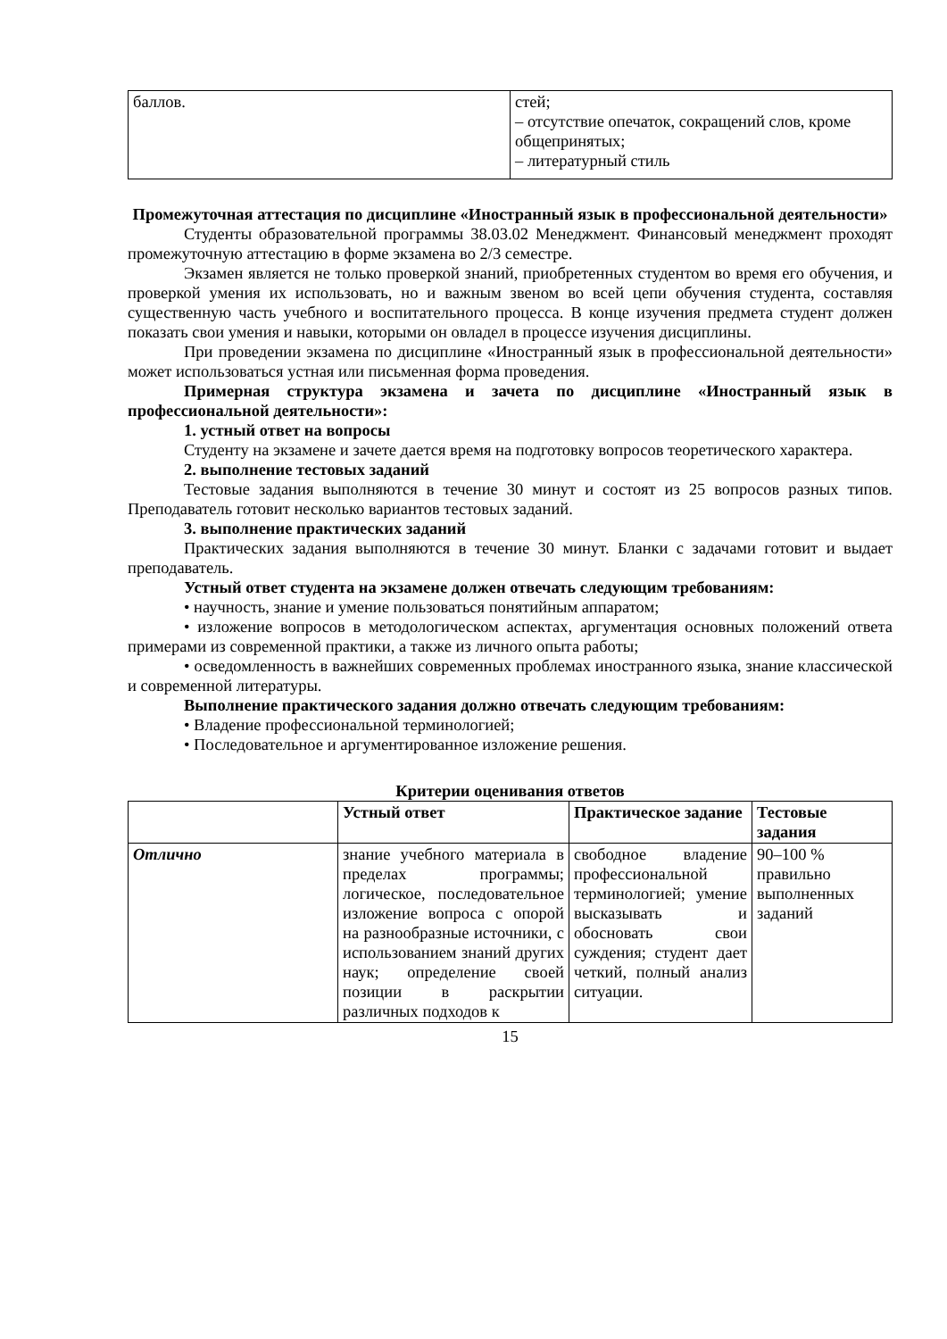| баллов. | стей; – отсутствие опечаток, сокращений слов, кроме общепринятых; – литературный стиль |
Промежуточная аттестация по дисциплине «Иностранный язык в профессиональной деятельности»
Студенты образовательной программы 38.03.02 Менеджмент. Финансовый менеджмент проходят промежуточную аттестацию в форме экзамена во 2/3 семестре.
Экзамен является не только проверкой знаний, приобретенных студентом во время его обучения, и проверкой умения их использовать, но и важным звеном во всей цепи обучения студента, составляя существенную часть учебного и воспитательного процесса. В конце изучения предмета студент должен показать свои умения и навыки, которыми он овладел в процессе изучения дисциплины.
При проведении экзамена по дисциплине «Иностранный язык в профессиональной деятельности» может использоваться устная или письменная форма проведения.
Примерная структура экзамена и зачета по дисциплине «Иностранный язык в профессиональной деятельности»:
1. устный ответ на вопросы
Студенту на экзамене и зачете дается время на подготовку вопросов теоретического характера.
2. выполнение тестовых заданий
Тестовые задания выполняются в течение 30 минут и состоят из 25 вопросов разных типов. Преподаватель готовит несколько вариантов тестовых заданий.
3. выполнение практических заданий
Практических задания выполняются в течение 30 минут. Бланки с задачами готовит и выдает преподаватель.
Устный ответ студента на экзамене должен отвечать следующим требованиям:
• научность, знание и умение пользоваться понятийным аппаратом;
• изложение вопросов в методологическом аспектах, аргументация основных положений ответа примерами из современной практики, а также из личного опыта работы;
• осведомленность в важнейших современных проблемах иностранного языка, знание классической и современной литературы.
Выполнение практического задания должно отвечать следующим требованиям:
• Владение профессиональной терминологией;
• Последовательное и аргументированное изложение решения.
Критерии оценивания ответов
| | Устный ответ | Практическое задание | Тестовые задания |
| --- | --- | --- | --- |
| Отлично | знание учебного материала в пределах программы; логическое, последовательное изложение вопроса с опорой на разнообразные источники, с использованием знаний других наук; определение своей позиции в раскрытии различных подходов к | свободное владение профессиональной терминологией; умение высказывать и обосновать свои суждения; студент дает четкий, полный анализ ситуации. | 90–100 % правильно выполненных заданий |
15